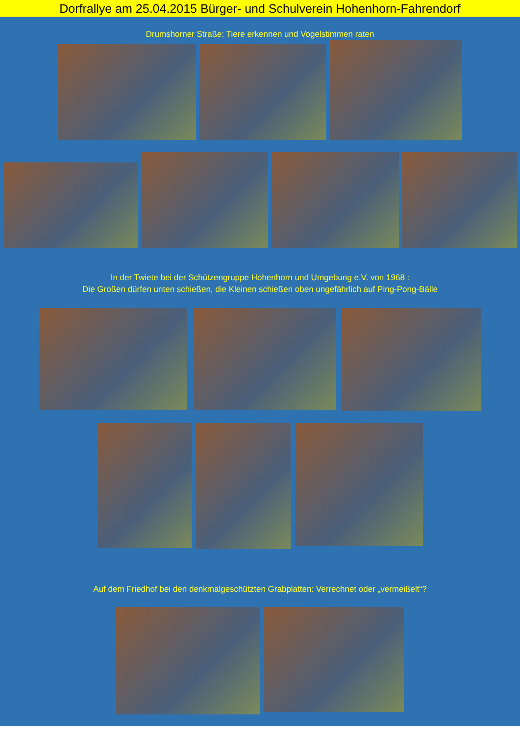Dorfrallye am 25.04.2015 Bürger- und Schulverein Hohenhorn-Fahrendorf
Drumshorner Straße: Tiere erkennen und Vogelstimmen raten
In der Twiete bei der Schützengruppe Hohenhorn und Umgebung e.V. von 1968 :
Die Großen dürfen unten schießen, die Kleinen schießen oben ungefährlich auf Ping-Pong-Bälle
Auf dem Friedhof bei den denkmalgeschützten Grabplatten: Verrechnet oder „vermeißelt“?